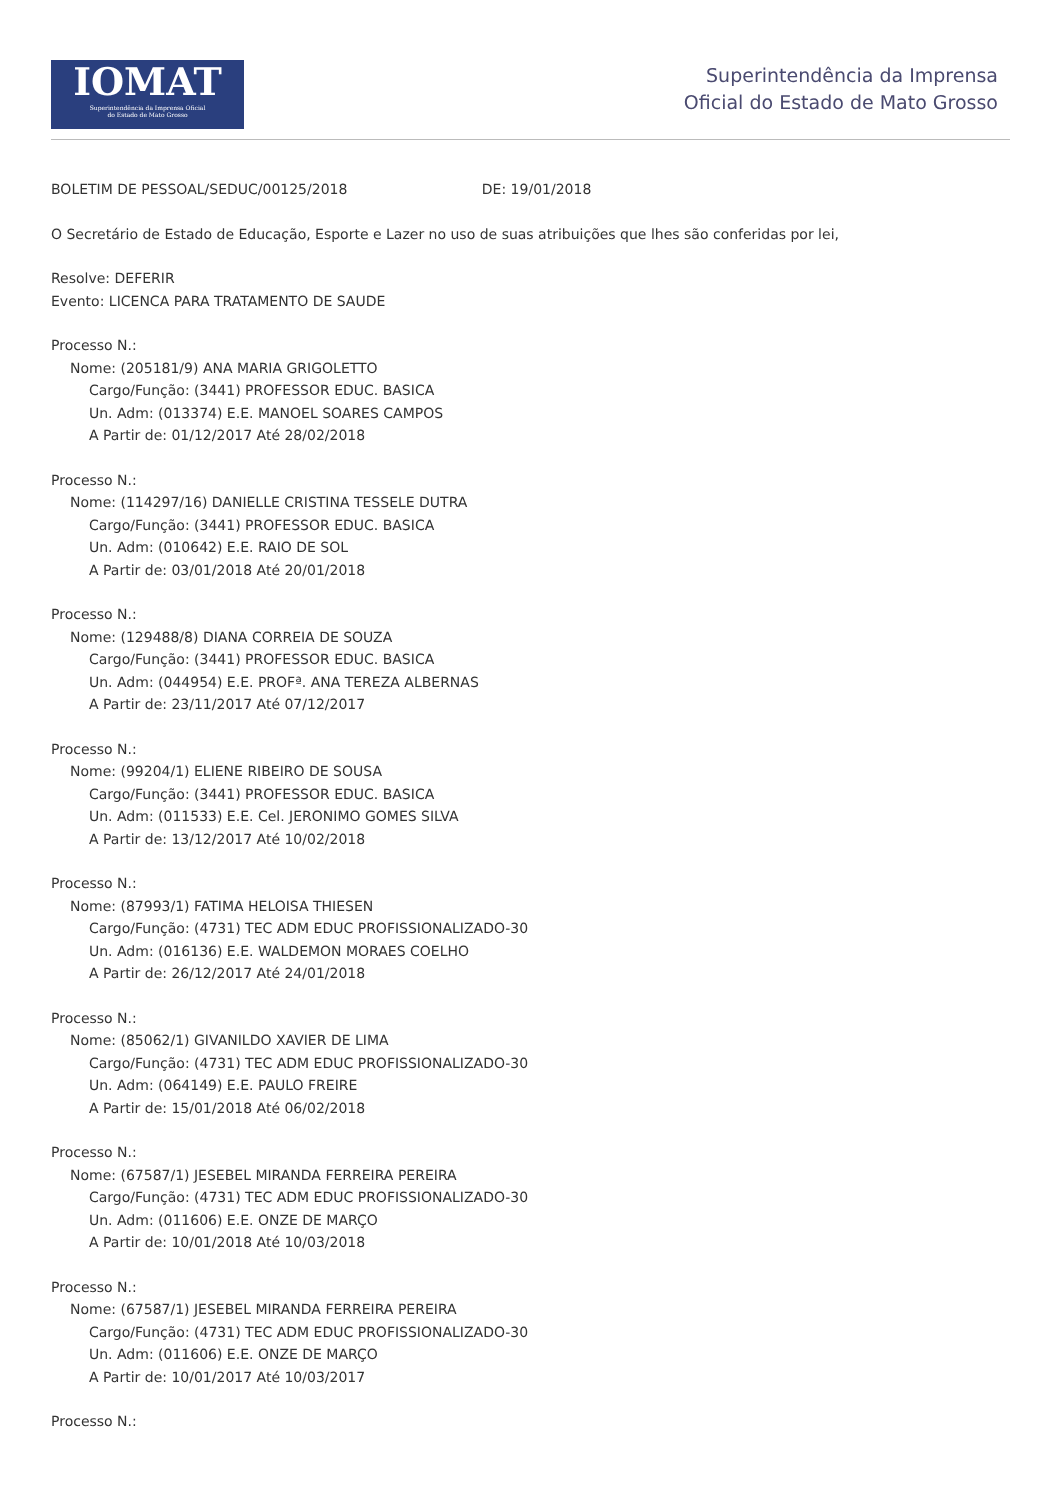IOMAT
Superintendência da Imprensa Oficial
do Estado de Mato Grosso
Superintendência da Imprensa
Oficial do Estado de Mato Grosso
BOLETIM DE PESSOAL/SEDUC/00125/2018 DE: 19/01/2018
O Secretário de Estado de Educação, Esporte e Lazer no uso de suas atribuições que lhes são conferidas por lei,
Resolve: DEFERIR
Evento: LICENCA PARA TRATAMENTO DE SAUDE
Processo N.:
Nome: (205181/9) ANA MARIA GRIGOLETTO
Cargo/Função: (3441) PROFESSOR EDUC. BASICA
Un. Adm: (013374) E.E. MANOEL SOARES CAMPOS
A Partir de: 01/12/2017 Até 28/02/2018
Processo N.:
Nome: (114297/16) DANIELLE CRISTINA TESSELE DUTRA
Cargo/Função: (3441) PROFESSOR EDUC. BASICA
Un. Adm: (010642) E.E. RAIO DE SOL
A Partir de: 03/01/2018 Até 20/01/2018
Processo N.:
Nome: (129488/8) DIANA CORREIA DE SOUZA
Cargo/Função: (3441) PROFESSOR EDUC. BASICA
Un. Adm: (044954) E.E. PROFª. ANA TEREZA ALBERNAS
A Partir de: 23/11/2017 Até 07/12/2017
Processo N.:
Nome: (99204/1) ELIENE RIBEIRO DE SOUSA
Cargo/Função: (3441) PROFESSOR EDUC. BASICA
Un. Adm: (011533) E.E. Cel. JERONIMO GOMES SILVA
A Partir de: 13/12/2017 Até 10/02/2018
Processo N.:
Nome: (87993/1) FATIMA HELOISA THIESEN
Cargo/Função: (4731) TEC ADM EDUC PROFISSIONALIZADO-30
Un. Adm: (016136) E.E. WALDEMON MORAES COELHO
A Partir de: 26/12/2017 Até 24/01/2018
Processo N.:
Nome: (85062/1) GIVANILDO XAVIER DE LIMA
Cargo/Função: (4731) TEC ADM EDUC PROFISSIONALIZADO-30
Un. Adm: (064149) E.E. PAULO FREIRE
A Partir de: 15/01/2018 Até 06/02/2018
Processo N.:
Nome: (67587/1) JESEBEL MIRANDA FERREIRA PEREIRA
Cargo/Função: (4731) TEC ADM EDUC PROFISSIONALIZADO-30
Un. Adm: (011606) E.E. ONZE DE MARÇO
A Partir de: 10/01/2018 Até 10/03/2018
Processo N.:
Nome: (67587/1) JESEBEL MIRANDA FERREIRA PEREIRA
Cargo/Função: (4731) TEC ADM EDUC PROFISSIONALIZADO-30
Un. Adm: (011606) E.E. ONZE DE MARÇO
A Partir de: 10/01/2017 Até 10/03/2017
Processo N.: